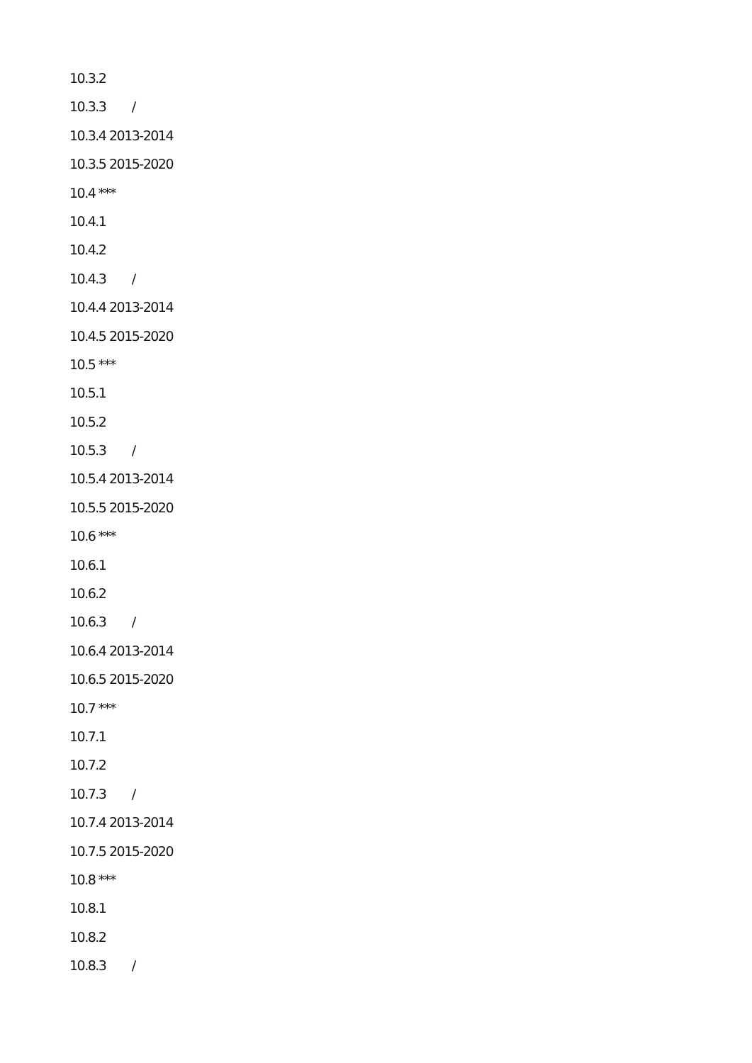10.3.2
10.3.3 /
10.3.4 2013-2014
10.3.5 2015-2020
10.4 ***
10.4.1
10.4.2
10.4.3 /
10.4.4 2013-2014
10.4.5 2015-2020
10.5 ***
10.5.1
10.5.2
10.5.3 /
10.5.4 2013-2014
10.5.5 2015-2020
10.6 ***
10.6.1
10.6.2
10.6.3 /
10.6.4 2013-2014
10.6.5 2015-2020
10.7 ***
10.7.1
10.7.2
10.7.3 /
10.7.4 2013-2014
10.7.5 2015-2020
10.8 ***
10.8.1
10.8.2
10.8.3 /